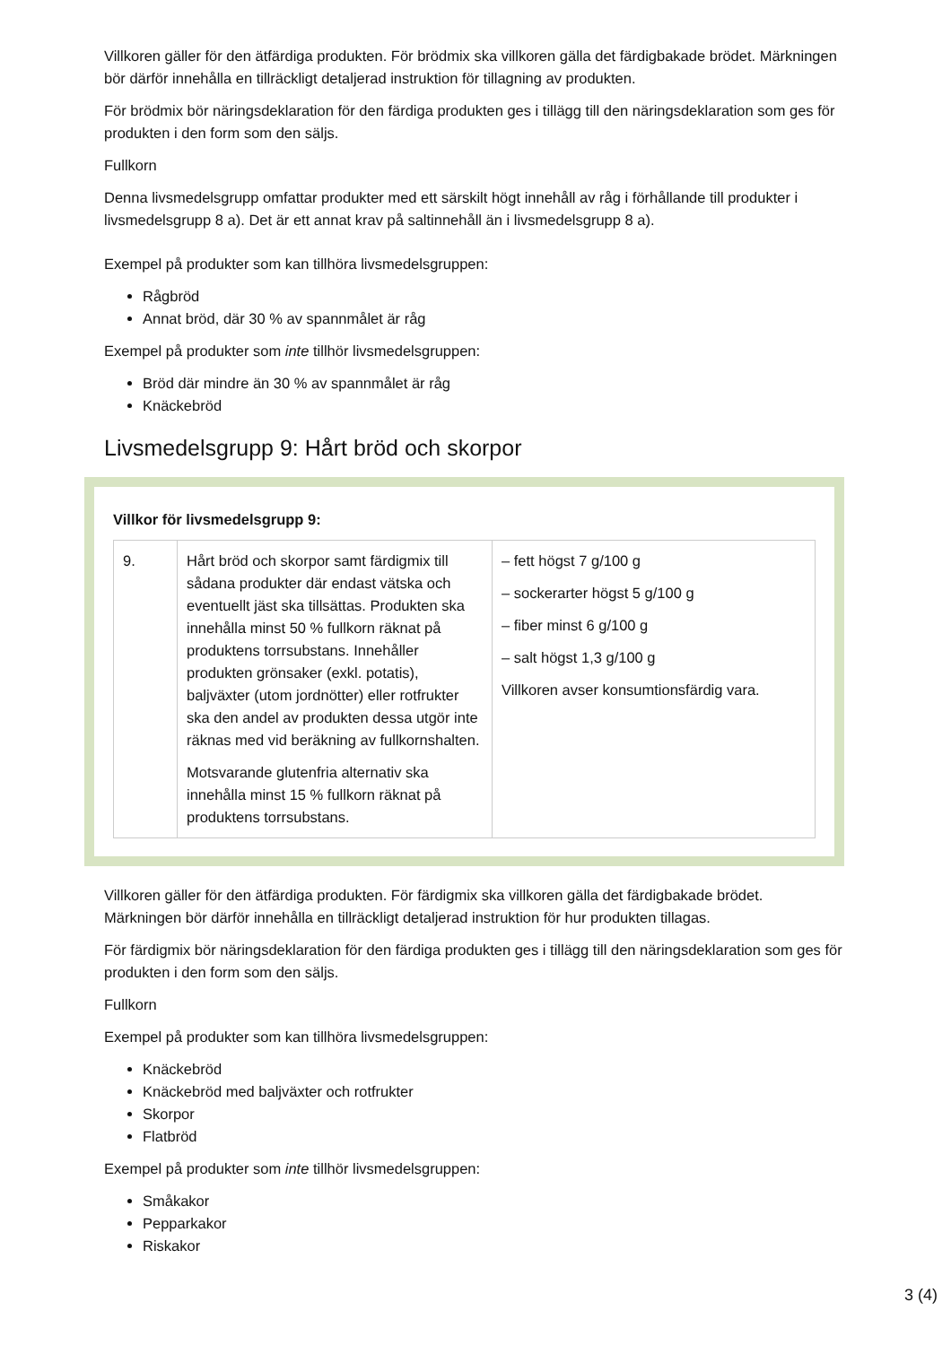Villkoren gäller för den ätfärdiga produkten. För brödmix ska villkoren gälla det färdigbakade brödet. Märkningen bör därför innehålla en tillräckligt detaljerad instruktion för tillagning av produkten.
För brödmix bör näringsdeklaration för den färdiga produkten ges i tillägg till den näringsdeklaration som ges för produkten i den form som den säljs.
Fullkorn
Denna livsmedelsgrupp omfattar produkter med ett särskilt högt innehåll av råg i förhållande till produkter i livsmedelsgrupp 8 a). Det är ett annat krav på saltinnehåll än i livsmedelsgrupp 8 a).
Exempel på produkter som kan tillhöra livsmedelsgruppen:
Rågbröd
Annat bröd, där 30 % av spannmålet är råg
Exempel på produkter som inte tillhör livsmedelsgruppen:
Bröd där mindre än 30 % av spannmålet är råg
Knäckebröd
Livsmedelsgrupp 9: Hårt bröd och skorpor
Villkor för livsmedelsgrupp 9:
| 9. | Hårt bröd och skorpor samt färdigmix till sådana produkter där endast vätska och eventuellt jäst ska tillsättas. Produkten ska innehålla minst 50 % fullkorn räknat på produktens torrsubstans. Innehåller produkten grönsaker (exkl. potatis), baljväxter (utom jordnötter) eller rotfrukter ska den andel av produkten dessa utgör inte räknas med vid beräkning av fullkornshalten. Motsvarande glutenfria alternativ ska innehålla minst 15 % fullkorn räknat på produktens torrsubstans. | – fett högst 7 g/100 g – sockerarter högst 5 g/100 g – fiber minst 6 g/100 g – salt högst 1,3 g/100 g Villkoren avser konsumtionsfärdig vara. |
Villkoren gäller för den ätfärdiga produkten. För färdigmix ska villkoren gälla det färdigbakade brödet. Märkningen bör därför innehålla en tillräckligt detaljerad instruktion för hur produkten tillagas.
För färdigmix bör näringsdeklaration för den färdiga produkten ges i tillägg till den näringsdeklaration som ges för produkten i den form som den säljs.
Fullkorn
Exempel på produkter som kan tillhöra livsmedelsgruppen:
Knäckebröd
Knäckebröd med baljväxter och rotfrukter
Skorpor
Flatbröd
Exempel på produkter som inte tillhör livsmedelsgruppen:
Småkakor
Pepparkakor
Riskakor
3 (4)